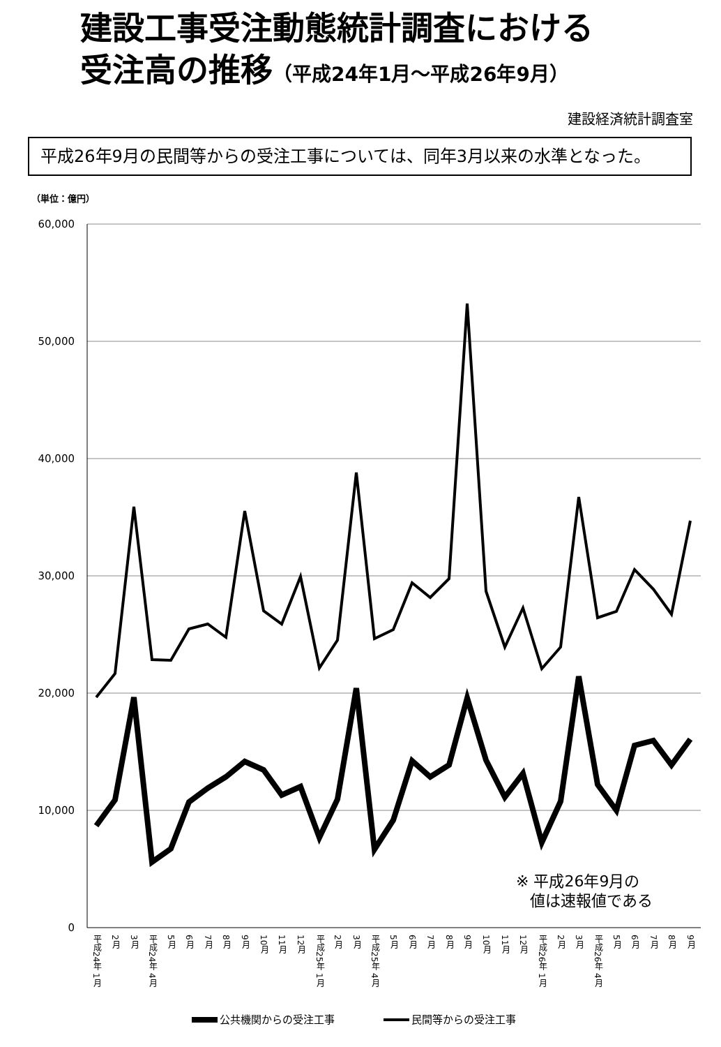建設工事受注動態統計調査における
受注高の推移（平成24年1月～平成26年9月）
建設経済統計調査室
平成26年9月の民間等からの受注工事については、同年3月以来の水準となった。
（単位：億円）
60,000
50,000
40,000
30,000
20,000
10,000
0
※ 平成26年9月の
値は速報値である
平成24年 1月
2月
3月
平成24年 4月
5月
6月
7月
8月
9月
10月
11月
12月
平成25年 1月
2月
3月
平成25年 4月
5月
6月
7月
8月
9月
10月
11月
12月
平成26年 1月
2月
3月
平成26年 4月
5月
6月
7月
8月
9月
公共機関からの受注工事
民間等からの受注工事